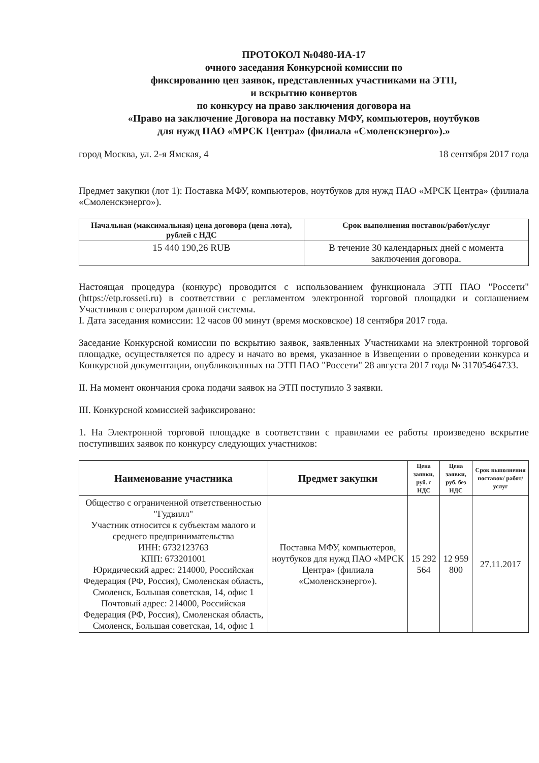ПРОТОКОЛ №0480-ИА-17
очного заседания Конкурсной комиссии по
фиксированию цен заявок, представленных участниками на ЭТП,
и вскрытию конвертов
по конкурсу на право заключения договора на
«Право на заключение Договора на поставку МФУ, компьютеров, ноутбуков
для нужд ПАО «МРСК Центра» (филиала «Смоленскэнерго»).»
город Москва, ул. 2-я Ямская, 4 18 сентября 2017 года
Предмет закупки (лот 1): Поставка МФУ, компьютеров, ноутбуков для нужд ПАО «МРСК Центра» (филиала «Смоленскэнерго»).
| Начальная (максимальная) цена договора (цена лота), рублей с НДС | Срок выполнения поставок/работ/услуг |
| --- | --- |
| 15 440 190,26 RUB | В течение 30 календарных дней с момента заключения договора. |
Настоящая процедура (конкурс) проводится с использованием функционала ЭТП ПАО "Россети" (https://etp.rosseti.ru) в соответствии с регламентом электронной торговой площадки и соглашением Участников с оператором данной системы.
I. Дата заседания комиссии: 12 часов 00 минут (время московское) 18 сентября 2017 года.
Заседание Конкурсной комиссии по вскрытию заявок, заявленных Участниками на электронной торговой площадке, осуществляется по адресу и начато во время, указанное в Извещении о проведении конкурса и Конкурсной документации, опубликованных на ЭТП ПАО "Россети" 28 августа 2017 года № 31705464733.
II. На момент окончания срока подачи заявок на ЭТП поступило 3 заявки.
III. Конкурсной комиссией зафиксировано:
1. На Электронной торговой площадке в соответствии с правилами ее работы произведено вскрытие поступивших заявок по конкурсу следующих участников:
| Наименование участника | Предмет закупки | Цена заявки, руб. с НДС | Цена заявки, руб. без НДС | Срок выполнения поставок/ работ/услуг |
| --- | --- | --- | --- | --- |
| Общество с ограниченной ответственностью "Гудвилл" Участник относится к субъектам малого и среднего предпринимательства ИНН: 6732123763 КПП: 673201001 Юридический адрес: 214000, Российская Федерация (РФ, Россия), Смоленская область, Смоленск, Большая советская, 14, офис 1 Почтовый адрес: 214000, Российская Федерация (РФ, Россия), Смоленская область, Смоленск, Большая советская, 14, офис 1 | Поставка МФУ, компьютеров, ноутбуков для нужд ПАО «МРСК Центра» (филиала «Смоленскэнерго»). | 15 292 564 | 12 959 800 | 27.11.2017 |